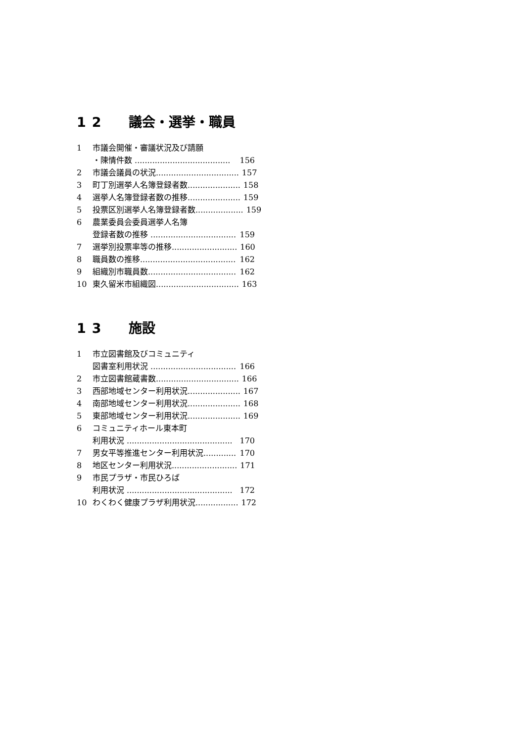12 議会・選挙・職員
1 市議会開催・審議状況及び請願
・陳情件数 ...................................... 156
2 市議会議員の状況................................. 157
3 町丁別選挙人名簿登録者数..................... 158
4 選挙人名簿登録者数の推移..................... 159
5 投票区別選挙人名簿登録者数................... 159
6 農業委員会委員選挙人名簿
登録者数の推移 .................................. 159
7 選挙別投票率等の推移.......................... 160
8 職員数の推移...................................... 162
9 組織別市職員数................................... 162
10 東久留米市組織図................................. 163
13 施設
1 市立図書館及びコミュニティ
図書室利用状況 .................................. 166
2 市立図書館蔵書数................................. 166
3 西部地域センター利用状況..................... 167
4 南部地域センター利用状況..................... 168
5 東部地域センター利用状況..................... 169
6 コミュニティホール東本町
利用状況 .......................................... 170
7 男女平等推進センター利用状況............. 170
8 地区センター利用状況.......................... 171
9 市民プラザ・市民ひろば
利用状況 .......................................... 172
10 わくわく健康プラザ利用状況................. 172